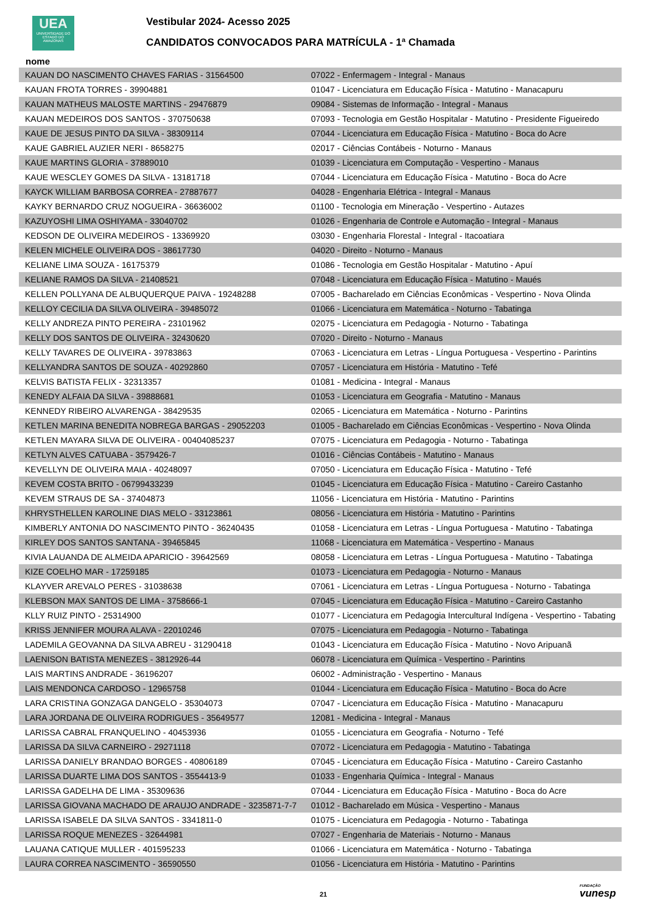UEA
UNIVERSIDADE DO ESTADO DO AMAZONAS
Vestibular 2024- Acesso 2025
CANDIDATOS CONVOCADOS PARA MATRÍCULA - 1ª Chamada
nome
| KAUAN DO NASCIMENTO CHAVES FARIAS - 31564500 | 07022 - Enfermagem - Integral - Manaus |
| KAUAN FROTA TORRES - 39904881 | 01047 - Licenciatura em Educação Física - Matutino - Manacapuru |
| KAUAN MATHEUS MALOSTE MARTINS - 29476879 | 09084 - Sistemas de Informação - Integral - Manaus |
| KAUAN MEDEIROS DOS SANTOS - 370750638 | 07093 - Tecnologia em Gestão Hospitalar - Matutino - Presidente Figueiredo |
| KAUE DE JESUS PINTO DA SILVA - 38309114 | 07044 - Licenciatura em Educação Física - Matutino - Boca do Acre |
| KAUE GABRIEL AUZIER NERI - 8658275 | 02017 - Ciências Contábeis - Noturno - Manaus |
| KAUE MARTINS GLORIA - 37889010 | 01039 - Licenciatura em Computação - Vespertino - Manaus |
| KAUE WESCLEY GOMES DA SILVA - 13181718 | 07044 - Licenciatura em Educação Física - Matutino - Boca do Acre |
| KAYCK WILLIAM BARBOSA CORREA - 27887677 | 04028 - Engenharia Elétrica - Integral - Manaus |
| KAYKY BERNARDO CRUZ NOGUEIRA - 36636002 | 01100 - Tecnologia em Mineração - Vespertino - Autazes |
| KAZUYOSHI LIMA OSHIYAMA - 33040702 | 01026 - Engenharia de Controle e Automação - Integral - Manaus |
| KEDSON DE OLIVEIRA MEDEIROS - 13369920 | 03030 - Engenharia Florestal - Integral - Itacoatiara |
| KELEN MICHELE OLIVEIRA DOS - 38617730 | 04020 - Direito - Noturno - Manaus |
| KELIANE LIMA SOUZA - 16175379 | 01086 - Tecnologia em Gestão Hospitalar - Matutino - Apuí |
| KELIANE RAMOS DA SILVA - 21408521 | 07048 - Licenciatura em Educação Física - Matutino - Maués |
| KELLEN POLLYANA DE ALBUQUERQUE PAIVA - 19248288 | 07005 - Bacharelado em Ciências Econômicas - Vespertino - Nova Olinda |
| KELLOY CECILIA DA SILVA OLIVEIRA - 39485072 | 01066 - Licenciatura em Matemática - Noturno - Tabatinga |
| KELLY ANDREZA PINTO PEREIRA - 23101962 | 02075 - Licenciatura em Pedagogia - Noturno - Tabatinga |
| KELLY DOS SANTOS DE OLIVEIRA - 32430620 | 07020 - Direito - Noturno - Manaus |
| KELLY TAVARES DE OLIVEIRA - 39783863 | 07063 - Licenciatura em Letras - Língua Portuguesa - Vespertino - Parintins |
| KELLYANDRA SANTOS DE SOUZA - 40292860 | 07057 - Licenciatura em História - Matutino - Tefé |
| KELVIS BATISTA FELIX - 32313357 | 01081 - Medicina - Integral - Manaus |
| KENEDY ALFAIA DA SILVA - 39888681 | 01053 - Licenciatura em Geografia - Matutino - Manaus |
| KENNEDY RIBEIRO ALVARENGA - 38429535 | 02065 - Licenciatura em Matemática - Noturno - Parintins |
| KETLEN MARINA BENEDITA NOBREGA BARGAS - 29052203 | 01005 - Bacharelado em Ciências Econômicas - Vespertino - Nova Olinda |
| KETLEN MAYARA SILVA DE OLIVEIRA - 00404085237 | 07075 - Licenciatura em Pedagogia - Noturno - Tabatinga |
| KETLYN ALVES CATUABA - 3579426-7 | 01016 - Ciências Contábeis - Matutino - Manaus |
| KEVELLYN DE OLIVEIRA MAIA - 40248097 | 07050 - Licenciatura em Educação Física - Matutino - Tefé |
| KEVEM COSTA BRITO - 06799433239 | 01045 - Licenciatura em Educação Física - Matutino - Careiro Castanho |
| KEVEM STRAUS DE SA - 37404873 | 11056 - Licenciatura em História - Matutino - Parintins |
| KHRYSTHELLEN KAROLINE DIAS MELO - 33123861 | 08056 - Licenciatura em História - Matutino - Parintins |
| KIMBERLY ANTONIA DO NASCIMENTO PINTO - 36240435 | 01058 - Licenciatura em Letras - Língua Portuguesa - Matutino - Tabatinga |
| KIRLEY DOS SANTOS SANTANA - 39465845 | 11068 - Licenciatura em Matemática - Vespertino - Manaus |
| KIVIA LAUANDA DE ALMEIDA APARICIO - 39642569 | 08058 - Licenciatura em Letras - Língua Portuguesa - Matutino - Tabatinga |
| KIZE COELHO MAR - 17259185 | 01073 - Licenciatura em Pedagogia - Noturno - Manaus |
| KLAYVER AREVALO PERES - 31038638 | 07061 - Licenciatura em Letras - Língua Portuguesa - Noturno - Tabatinga |
| KLEBSON MAX SANTOS DE LIMA - 3758666-1 | 07045 - Licenciatura em Educação Física - Matutino - Careiro Castanho |
| KLLY RUIZ PINTO - 25314900 | 01077 - Licenciatura em Pedagogia Intercultural Indígena - Vespertino - Tabating |
| KRISS JENNIFER MOURA ALAVA - 22010246 | 07075 - Licenciatura em Pedagogia - Noturno - Tabatinga |
| LADEMILA GEOVANNA DA SILVA ABREU - 31290418 | 01043 - Licenciatura em Educação Física - Matutino - Novo Aripuanã |
| LAENISON BATISTA MENEZES - 3812926-44 | 06078 - Licenciatura em Química - Vespertino - Parintins |
| LAIS MARTINS ANDRADE - 36196207 | 06002 - Administração - Vespertino - Manaus |
| LAIS MENDONCA CARDOSO - 12965758 | 01044 - Licenciatura em Educação Física - Matutino - Boca do Acre |
| LARA CRISTINA GONZAGA DANGELO - 35304073 | 07047 - Licenciatura em Educação Física - Matutino - Manacapuru |
| LARA JORDANA DE OLIVEIRA RODRIGUES - 35649577 | 12081 - Medicina - Integral - Manaus |
| LARISSA CABRAL FRANQUELINO - 40453936 | 01055 - Licenciatura em Geografia - Noturno - Tefé |
| LARISSA DA SILVA CARNEIRO - 29271118 | 07072 - Licenciatura em Pedagogia - Matutino - Tabatinga |
| LARISSA DANIELY BRANDAO BORGES - 40806189 | 07045 - Licenciatura em Educação Física - Matutino - Careiro Castanho |
| LARISSA DUARTE LIMA DOS SANTOS - 3554413-9 | 01033 - Engenharia Química - Integral - Manaus |
| LARISSA GADELHA DE LIMA - 35309636 | 07044 - Licenciatura em Educação Física - Matutino - Boca do Acre |
| LARISSA GIOVANA MACHADO DE ARAUJO ANDRADE - 3235871-7-7 | 01012 - Bacharelado em Música - Vespertino - Manaus |
| LARISSA ISABELE DA SILVA SANTOS - 3341811-0 | 01075 - Licenciatura em Pedagogia - Noturno - Tabatinga |
| LARISSA ROQUE MENEZES - 32644981 | 07027 - Engenharia de Materiais - Noturno - Manaus |
| LAUANA CATIQUE MULLER - 401595233 | 01066 - Licenciatura em Matemática - Noturno - Tabatinga |
| LAURA CORREA NASCIMENTO - 36590550 | 01056 - Licenciatura em História - Matutino - Parintins |
21 FUNDAÇÃO
vunesp